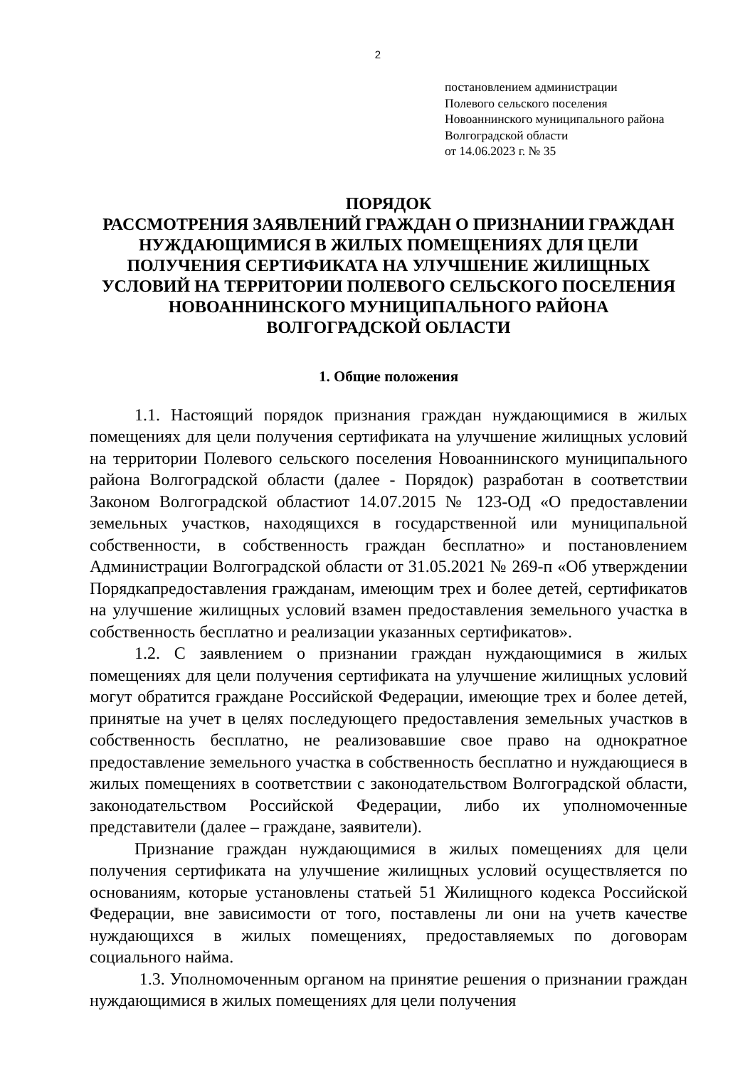2
постановлением администрации
Полевого сельского поселения
Новоаннинского муниципального района
Волгоградской области
от 14.06.2023 г. № 35
ПОРЯДОК
РАССМОТРЕНИЯ ЗАЯВЛЕНИЙ ГРАЖДАН О ПРИЗНАНИИ ГРАЖДАН НУЖДАЮЩИМИСЯ В ЖИЛЫХ ПОМЕЩЕНИЯХ ДЛЯ ЦЕЛИ ПОЛУЧЕНИЯ СЕРТИФИКАТА НА УЛУЧШЕНИЕ ЖИЛИЩНЫХ УСЛОВИЙ НА ТЕРРИТОРИИ ПОЛЕВОГО СЕЛЬСКОГО ПОСЕЛЕНИЯ НОВОАННИНСКОГО МУНИЦИПАЛЬНОГО РАЙОНА ВОЛГОГРАДСКОЙ ОБЛАСТИ
1. Общие положения
1.1. Настоящий порядок признания граждан нуждающимися в жилых помещениях для цели получения сертификата на улучшение жилищных условий на территории Полевого сельского поселения Новоаннинского муниципального района Волгоградской области (далее - Порядок) разработан в соответствии Законом Волгоградской областиот 14.07.2015 № 123-ОД «О предоставлении земельных участков, находящихся в государственной или муниципальной собственности, в собственность граждан бесплатно» и постановлением Администрации Волгоградской области от 31.05.2021 № 269-п «Об утверждении Порядкапредоставления гражданам, имеющим трех и более детей, сертификатов на улучшение жилищных условий взамен предоставления земельного участка в собственность бесплатно и реализации указанных сертификатов».
1.2. С заявлением о признании граждан нуждающимися в жилых помещениях для цели получения сертификата на улучшение жилищных условий могут обратится граждане Российской Федерации, имеющие трех и более детей, принятые на учет в целях последующего предоставления земельных участков в собственность бесплатно, не реализовавшие свое право на однократное предоставление земельного участка в собственность бесплатно и нуждающиеся в жилых помещениях в соответствии с законодательством Волгоградской области, законодательством Российской Федерации, либо их уполномоченные представители (далее – граждане, заявители).
Признание граждан нуждающимися в жилых помещениях для цели получения сертификата на улучшение жилищных условий осуществляется по основаниям, которые установлены статьей 51 Жилищного кодекса Российской Федерации, вне зависимости от того, поставлены ли они на учетв качестве нуждающихся в жилых помещениях, предоставляемых по договорам социального найма.
1.3. Уполномоченным органом на принятие решения о признании граждан нуждающимися в жилых помещениях для цели получения